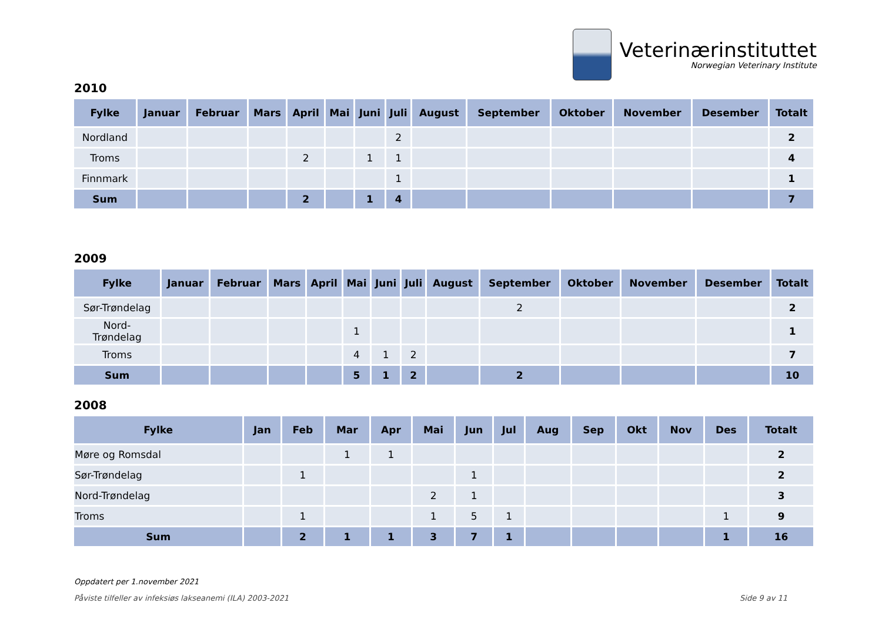Veterinærinstituttet
Norwegian Veterinary Institute
2010
| Fylke | Januar | Februar | Mars | April | Mai | Juni | Juli | August | September | Oktober | November | Desember | Totalt |
| --- | --- | --- | --- | --- | --- | --- | --- | --- | --- | --- | --- | --- | --- |
| Nordland | | | | | | | 2 | | | | | | 2 |
| Troms | | | | 2 | | 1 | 1 | | | | | | 4 |
| Finnmark | | | | | | | 1 | | | | | | 1 |
| Sum | | | | 2 | | 1 | 4 | | | | | | 7 |
2009
| Fylke | Januar | Februar | Mars | April | Mai | Juni | Juli | August | September | Oktober | November | Desember | Totalt |
| --- | --- | --- | --- | --- | --- | --- | --- | --- | --- | --- | --- | --- | --- |
| Sør-Trøndelag | | | | | | | | | 2 | | | | 2 |
| Nord- Trøndelag | | | | | 1 | | | | | | | | 1 |
| Troms | | | | | 4 | 1 | 2 | | | | | | 7 |
| Sum | | | | | 5 | 1 | 2 | | 2 | | | | 10 |
2008
| Fylke | Jan | Feb | Mar | Apr | Mai | Jun | Jul | Aug | Sep | Okt | Nov | Des | Totalt |
| --- | --- | --- | --- | --- | --- | --- | --- | --- | --- | --- | --- | --- | --- |
| Møre og Romsdal | | | 1 | 1 | | | | | | | | | 2 |
| Sør-Trøndelag | | 1 | | | | 1 | | | | | | | 2 |
| Nord-Trøndelag | | | | | 2 | 1 | | | | | | | 3 |
| Troms | | 1 | | | 1 | 5 | 1 | | | | | 1 | 9 |
| Sum | | 2 | 1 | 1 | 3 | 7 | 1 | | | | | 1 | 16 |
Oppdatert per 1.november 2021
Påviste tilfeller av infeksiøs lakseanemi (ILA) 2003-2021 Side 9 av 11